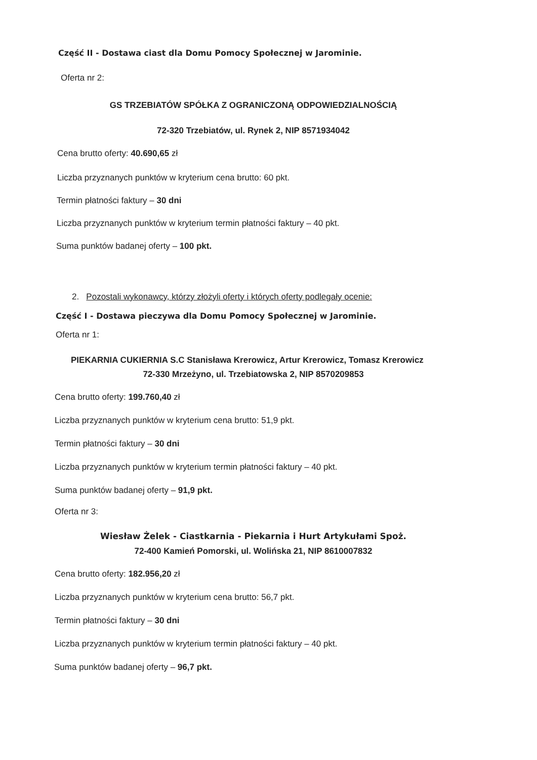Część II - Dostawa ciast dla Domu Pomocy Społecznej w Jarominie.
Oferta nr 2:
GS TRZEBIATÓW SPÓŁKA Z OGRANICZONĄ ODPOWIEDZIALNOŚCIĄ
72-320 Trzebiatów, ul. Rynek 2, NIP 8571934042
Cena brutto oferty: 40.690,65 zł
Liczba przyznanych punktów w kryterium cena brutto: 60 pkt.
Termin płatności faktury – 30 dni
Liczba przyznanych punktów w kryterium termin płatności faktury – 40 pkt.
Suma punktów badanej oferty – 100 pkt.
2. Pozostali wykonawcy, którzy złożyli oferty i których oferty podlegały ocenie:
Część I - Dostawa pieczywa dla Domu Pomocy Społecznej w Jarominie.
Oferta nr 1:
PIEKARNIA CUKIERNIA S.C Stanisława Krerowicz, Artur Krerowicz, Tomasz Krerowicz
72-330 Mrzeżyno, ul. Trzebiatowska 2, NIP 8570209853
Cena brutto oferty: 199.760,40 zł
Liczba przyznanych punktów w kryterium cena brutto: 51,9 pkt.
Termin płatności faktury – 30 dni
Liczba przyznanych punktów w kryterium termin płatności faktury – 40 pkt.
Suma punktów badanej oferty – 91,9 pkt.
Oferta nr 3:
Wiesław Żelek - Ciastkarnia - Piekarnia i Hurt Artykułami Spoż.
72-400 Kamień Pomorski, ul. Wolińska 21, NIP 8610007832
Cena brutto oferty: 182.956,20 zł
Liczba przyznanych punktów w kryterium cena brutto: 56,7 pkt.
Termin płatności faktury – 30 dni
Liczba przyznanych punktów w kryterium termin płatności faktury – 40 pkt.
Suma punktów badanej oferty – 96,7 pkt.